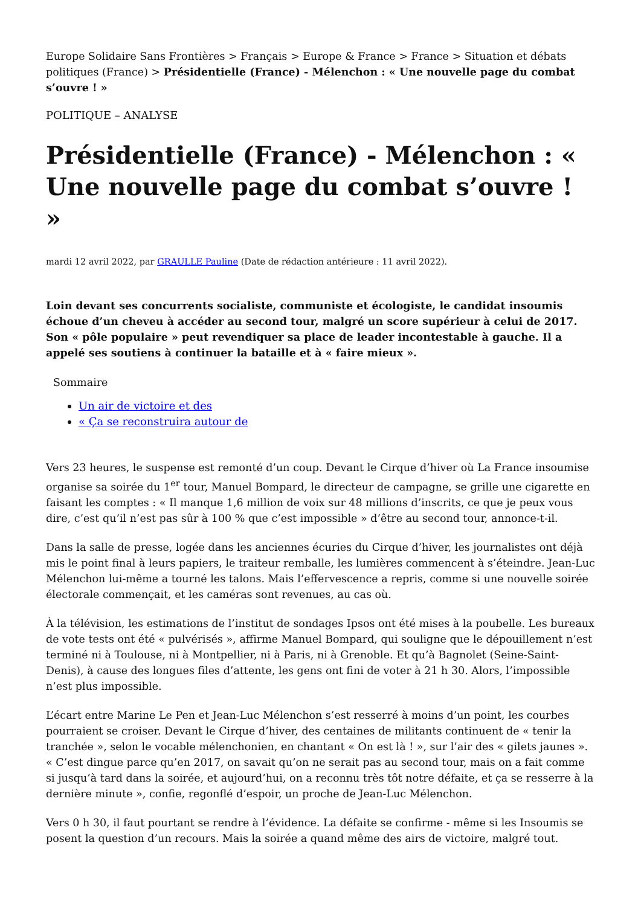Europe Solidaire Sans Frontières > Français > Europe & France > France > Situation et débats politiques (France) > Présidentielle (France) - Mélenchon : « Une nouvelle page du combat s’ouvre ! »
POLITIQUE – ANALYSE
Présidentielle (France) - Mélenchon : « Une nouvelle page du combat s’ouvre ! »
mardi 12 avril 2022, par GRAULLE Pauline (Date de rédaction antérieure : 11 avril 2022).
Loin devant ses concurrents socialiste, communiste et écologiste, le candidat insoumis échoue d’un cheveu à accéder au second tour, malgré un score supérieur à celui de 2017. Son « pôle populaire » peut revendiquer sa place de leader incontestable à gauche. Il a appelé ses soutiens à continuer la bataille et à « faire mieux ».
Sommaire
Un air de victoire et des
« Ça se reconstruira autour de
Vers 23 heures, le suspense est remonté d’un coup. Devant le Cirque d’hiver où La France insoumise organise sa soirée du 1<sup>er</sup> tour, Manuel Bompard, le directeur de campagne, se grille une cigarette en faisant les comptes : « Il manque 1,6 million de voix sur 48 millions d’inscrits, ce que je peux vous dire, c’est qu’il n’est pas sûr à 100 % que c’est impossible » d’être au second tour, annonce-t-il.
Dans la salle de presse, logée dans les anciennes écuries du Cirque d’hiver, les journalistes ont déjà mis le point final à leurs papiers, le traiteur remballe, les lumières commencent à s’éteindre. Jean-Luc Mélenchon lui-même a tourné les talons. Mais l’effervescence a repris, comme si une nouvelle soirée électorale commençait, et les caméras sont revenues, au cas où.
À la télévision, les estimations de l’institut de sondages Ipsos ont été mises à la poubelle. Les bureaux de vote tests ont été « pulvérisés », affirme Manuel Bompard, qui souligne que le dépouillement n’est terminé ni à Toulouse, ni à Montpellier, ni à Paris, ni à Grenoble. Et qu’à Bagnolet (Seine-Saint-Denis), à cause des longues files d’attente, les gens ont fini de voter à 21 h 30. Alors, l’impossible n’est plus impossible.
L’écart entre Marine Le Pen et Jean-Luc Mélenchon s’est resserré à moins d’un point, les courbes pourraient se croiser. Devant le Cirque d’hiver, des centaines de militants continuent de « tenir la tranchée », selon le vocable mélenchonien, en chantant « On est là ! », sur l’air des « gilets jaunes ». « C’est dingue parce qu’en 2017, on savait qu’on ne serait pas au second tour, mais on a fait comme si jusqu’à tard dans la soirée, et aujourd’hui, on a reconnu très tôt notre défaite, et ça se resserre à la dernière minute », confie, regonflé d’espoir, un proche de Jean-Luc Mélenchon.
Vers 0 h 30, il faut pourtant se rendre à l’évidence. La défaite se confirme - même si les Insoumis se posent la question d’un recours. Mais la soirée a quand même des airs de victoire, malgré tout.